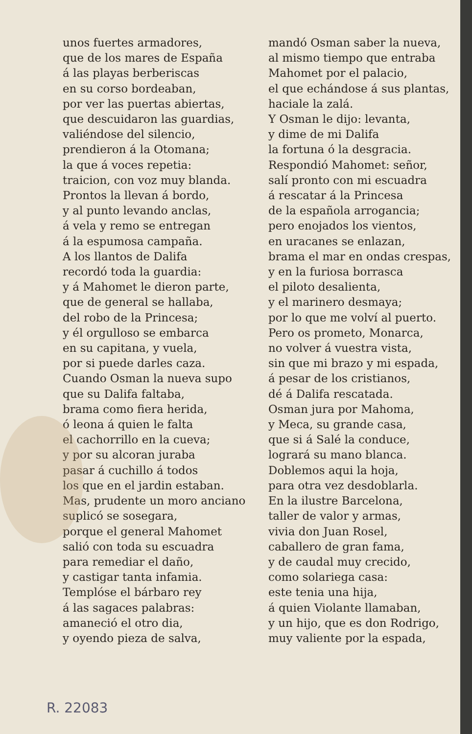unos fuertes armadores,
que de los mares de España
á las playas berberiscas
en su corso bordeaban,
por ver las puertas abiertas,
que descuidaron las guardias,
valiéndose del silencio,
prendieron á la Otomana;
la que á voces repetia:
traicion, con voz muy blanda.
Prontos la llevan á bordo,
y al punto levando anclas,
á vela y remo se entregan
á la espumosa campaña.
A los llantos de Dalifa
recordó toda la guardia:
y á Mahomet le dieron parte,
que de general se hallaba,
del robo de la Princesa;
y él orgulloso se embarca
en su capitana, y vuela,
por si puede darles caza.
Cuando Osman la nueva supo
que su Dalifa faltaba,
brama como fiera herida,
ó leona á quien le falta
el cachorrillo en la cueva;
y por su alcoran juraba
pasar á cuchillo á todos
los que en el jardin estaban.
Mas, prudente un moro anciano
suplicó se sosegara,
porque el general Mahomet
salió con toda su escuadra
para remediar el daño,
y castigar tanta infamia.
Templóse el bárbaro rey
á las sagaces palabras:
amaneció el otro dia,
y oyendo pieza de salva,
mandó Osman saber la nueva,
al mismo tiempo que entraba
Mahomet por el palacio,
el que echándose á sus plantas,
haciale la zalá.
Y Osman le dijo: levanta,
y dime de mi Dalifa
la fortuna ó la desgracia.
Respondió Mahomet: señor,
salí pronto con mi escuadra
á rescatar á la Princesa
de la española arrogancia;
pero enojados los vientos,
en uracanes se enlazan,
brama el mar en ondas crespas,
y en la furiosa borrasca
el piloto desalienta,
y el marinero desmaya;
por lo que me volví al puerto.
Pero os prometo, Monarca,
no volver á vuestra vista,
sin que mi brazo y mi espada,
á pesar de los cristianos,
dé á Dalifa rescatada.
Osman jura por Mahoma,
y Meca, su grande casa,
que si á Salé la conduce,
logrará su mano blanca.
Doblemos aqui la hoja,
para otra vez desdoblarla.
En la ilustre Barcelona,
taller de valor y armas,
vivia don Juan Rosel,
caballero de gran fama,
y de caudal muy crecido,
como solariega casa:
este tenia una hija,
á quien Violante llamaban,
y un hijo, que es don Rodrigo,
muy valiente por la espada,
R. 22083